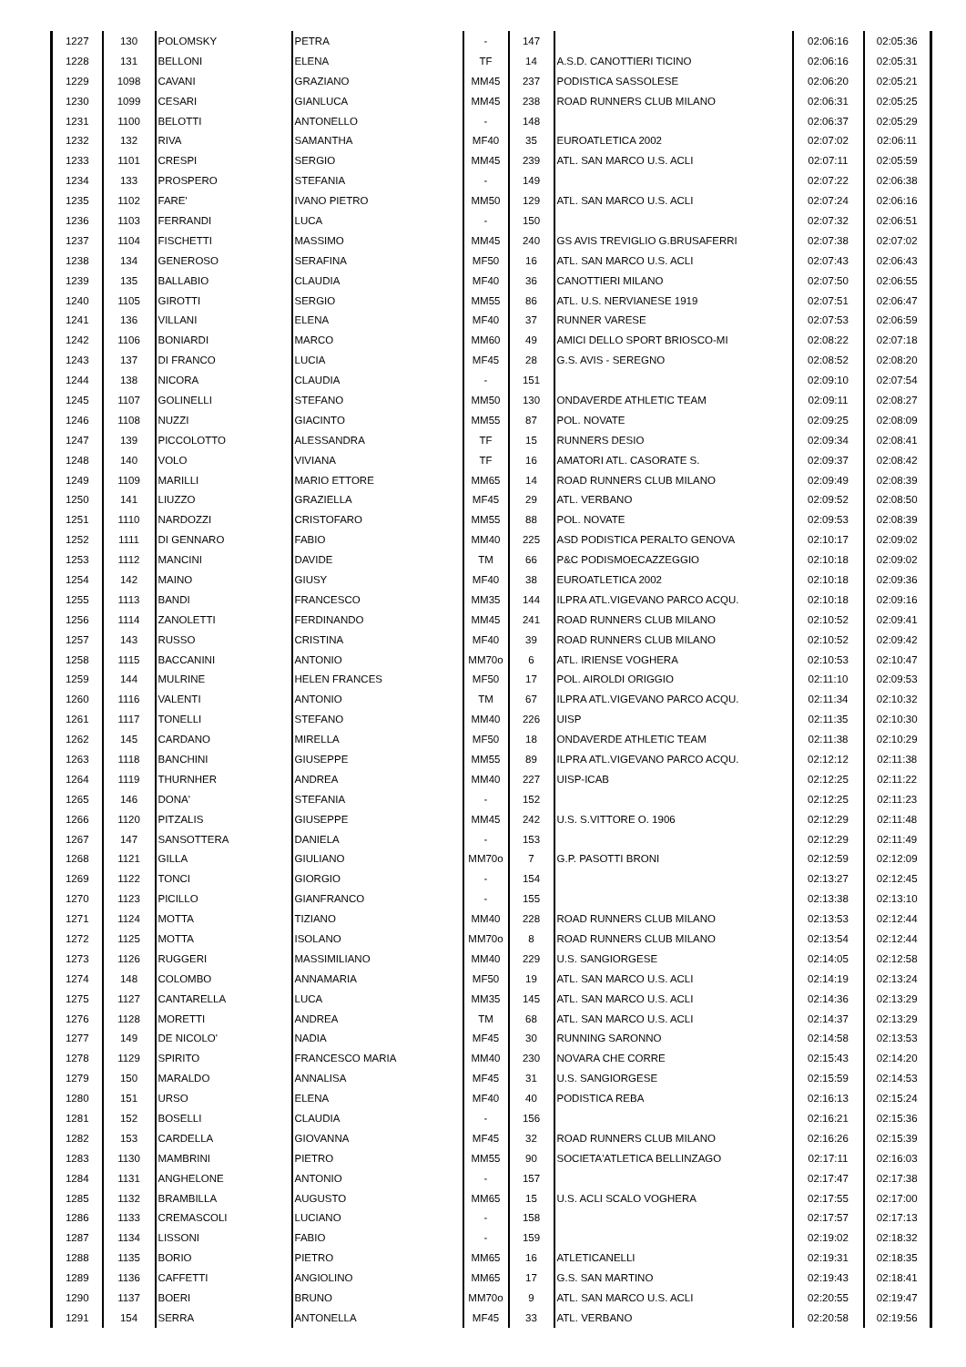| 1227 | 130 | POLOMSKY | PETRA | - | 147 | | 02:06:16 | 02:05:36 |
| 1228 | 131 | BELLONI | ELENA | TF | 14 | A.S.D. CANOTTIERI TICINO | 02:06:16 | 02:05:31 |
| 1229 | 1098 | CAVANI | GRAZIANO | MM45 | 237 | PODISTICA SASSOLESE | 02:06:20 | 02:05:21 |
| 1230 | 1099 | CESARI | GIANLUCA | MM45 | 238 | ROAD RUNNERS CLUB MILANO | 02:06:31 | 02:05:25 |
| 1231 | 1100 | BELOTTI | ANTONELLO | - | 148 | | 02:06:37 | 02:05:29 |
| 1232 | 132 | RIVA | SAMANTHA | MF40 | 35 | EUROATLETICA 2002 | 02:07:02 | 02:06:11 |
| 1233 | 1101 | CRESPI | SERGIO | MM45 | 239 | ATL. SAN MARCO U.S. ACLI | 02:07:11 | 02:05:59 |
| 1234 | 133 | PROSPERO | STEFANIA | - | 149 | | 02:07:22 | 02:06:38 |
| 1235 | 1102 | FARE' | IVANO PIETRO | MM50 | 129 | ATL. SAN MARCO U.S. ACLI | 02:07:24 | 02:06:16 |
| 1236 | 1103 | FERRANDI | LUCA | - | 150 | | 02:07:32 | 02:06:51 |
| 1237 | 1104 | FISCHETTI | MASSIMO | MM45 | 240 | GS AVIS TREVIGLIO G.BRUSAFERRI | 02:07:38 | 02:07:02 |
| 1238 | 134 | GENEROSO | SERAFINA | MF50 | 16 | ATL. SAN MARCO U.S. ACLI | 02:07:43 | 02:06:43 |
| 1239 | 135 | BALLABIO | CLAUDIA | MF40 | 36 | CANOTTIERI MILANO | 02:07:50 | 02:06:55 |
| 1240 | 1105 | GIROTTI | SERGIO | MM55 | 86 | ATL. U.S. NERVIANESE 1919 | 02:07:51 | 02:06:47 |
| 1241 | 136 | VILLANI | ELENA | MF40 | 37 | RUNNER VARESE | 02:07:53 | 02:06:59 |
| 1242 | 1106 | BONIARDI | MARCO | MM60 | 49 | AMICI DELLO SPORT BRIOSCO-MI | 02:08:22 | 02:07:18 |
| 1243 | 137 | DI FRANCO | LUCIA | MF45 | 28 | G.S. AVIS - SEREGNO | 02:08:52 | 02:08:20 |
| 1244 | 138 | NICORA | CLAUDIA | - | 151 | | 02:09:10 | 02:07:54 |
| 1245 | 1107 | GOLINELLI | STEFANO | MM50 | 130 | ONDAVERDE ATHLETIC TEAM | 02:09:11 | 02:08:27 |
| 1246 | 1108 | NUZZI | GIACINTO | MM55 | 87 | POL. NOVATE | 02:09:25 | 02:08:09 |
| 1247 | 139 | PICCOLOTTO | ALESSANDRA | TF | 15 | RUNNERS DESIO | 02:09:34 | 02:08:41 |
| 1248 | 140 | VOLO | VIVIANA | TF | 16 | AMATORI ATL. CASORATE S. | 02:09:37 | 02:08:42 |
| 1249 | 1109 | MARILLI | MARIO ETTORE | MM65 | 14 | ROAD RUNNERS CLUB MILANO | 02:09:49 | 02:08:39 |
| 1250 | 141 | LIUZZO | GRAZIELLA | MF45 | 29 | ATL. VERBANO | 02:09:52 | 02:08:50 |
| 1251 | 1110 | NARDOZZI | CRISTOFARO | MM55 | 88 | POL. NOVATE | 02:09:53 | 02:08:39 |
| 1252 | 1111 | DI GENNARO | FABIO | MM40 | 225 | ASD PODISTICA PERALTO GENOVA | 02:10:17 | 02:09:02 |
| 1253 | 1112 | MANCINI | DAVIDE | TM | 66 | P&C PODISMOECAZZEGGIO | 02:10:18 | 02:09:02 |
| 1254 | 142 | MAINO | GIUSY | MF40 | 38 | EUROATLETICA 2002 | 02:10:18 | 02:09:36 |
| 1255 | 1113 | BANDI | FRANCESCO | MM35 | 144 | ILPRA ATL.VIGEVANO PARCO ACQU. | 02:10:18 | 02:09:16 |
| 1256 | 1114 | ZANOLETTI | FERDINANDO | MM45 | 241 | ROAD RUNNERS CLUB MILANO | 02:10:52 | 02:09:41 |
| 1257 | 143 | RUSSO | CRISTINA | MF40 | 39 | ROAD RUNNERS CLUB MILANO | 02:10:52 | 02:09:42 |
| 1258 | 1115 | BACCANINI | ANTONIO | MM70o | 6 | ATL. IRIENSE VOGHERA | 02:10:53 | 02:10:47 |
| 1259 | 144 | MULRINE | HELEN FRANCES | MF50 | 17 | POL. AIROLDI ORIGGIO | 02:11:10 | 02:09:53 |
| 1260 | 1116 | VALENTI | ANTONIO | TM | 67 | ILPRA ATL.VIGEVANO PARCO ACQU. | 02:11:34 | 02:10:32 |
| 1261 | 1117 | TONELLI | STEFANO | MM40 | 226 | UISP | 02:11:35 | 02:10:30 |
| 1262 | 145 | CARDANO | MIRELLA | MF50 | 18 | ONDAVERDE ATHLETIC TEAM | 02:11:38 | 02:10:29 |
| 1263 | 1118 | BANCHINI | GIUSEPPE | MM55 | 89 | ILPRA ATL.VIGEVANO PARCO ACQU. | 02:12:12 | 02:11:38 |
| 1264 | 1119 | THURNHER | ANDREA | MM40 | 227 | UISP-ICAB | 02:12:25 | 02:11:22 |
| 1265 | 146 | DONA' | STEFANIA | - | 152 | | 02:12:25 | 02:11:23 |
| 1266 | 1120 | PITZALIS | GIUSEPPE | MM45 | 242 | U.S. S.VITTORE O. 1906 | 02:12:29 | 02:11:48 |
| 1267 | 147 | SANSOTTERA | DANIELA | - | 153 | | 02:12:29 | 02:11:49 |
| 1268 | 1121 | GILLA | GIULIANO | MM70o | 7 | G.P. PASOTTI BRONI | 02:12:59 | 02:12:09 |
| 1269 | 1122 | TONCI | GIORGIO | - | 154 | | 02:13:27 | 02:12:45 |
| 1270 | 1123 | PICILLO | GIANFRANCO | - | 155 | | 02:13:38 | 02:13:10 |
| 1271 | 1124 | MOTTA | TIZIANO | MM40 | 228 | ROAD RUNNERS CLUB MILANO | 02:13:53 | 02:12:44 |
| 1272 | 1125 | MOTTA | ISOLANO | MM70o | 8 | ROAD RUNNERS CLUB MILANO | 02:13:54 | 02:12:44 |
| 1273 | 1126 | RUGGERI | MASSIMILIANO | MM40 | 229 | U.S. SANGIORGESE | 02:14:05 | 02:12:58 |
| 1274 | 148 | COLOMBO | ANNAMARIA | MF50 | 19 | ATL. SAN MARCO U.S. ACLI | 02:14:19 | 02:13:24 |
| 1275 | 1127 | CANTARELLA | LUCA | MM35 | 145 | ATL. SAN MARCO U.S. ACLI | 02:14:36 | 02:13:29 |
| 1276 | 1128 | MORETTI | ANDREA | TM | 68 | ATL. SAN MARCO U.S. ACLI | 02:14:37 | 02:13:29 |
| 1277 | 149 | DE NICOLO' | NADIA | MF45 | 30 | RUNNING SARONNO | 02:14:58 | 02:13:53 |
| 1278 | 1129 | SPIRITO | FRANCESCO MARIA | MM40 | 230 | NOVARA CHE CORRE | 02:15:43 | 02:14:20 |
| 1279 | 150 | MARALDO | ANNALISA | MF45 | 31 | U.S. SANGIORGESE | 02:15:59 | 02:14:53 |
| 1280 | 151 | URSO | ELENA | MF40 | 40 | PODISTICA REBA | 02:16:13 | 02:15:24 |
| 1281 | 152 | BOSELLI | CLAUDIA | - | 156 | | 02:16:21 | 02:15:36 |
| 1282 | 153 | CARDELLA | GIOVANNA | MF45 | 32 | ROAD RUNNERS CLUB MILANO | 02:16:26 | 02:15:39 |
| 1283 | 1130 | MAMBRINI | PIETRO | MM55 | 90 | SOCIETA'ATLETICA BELLINZAGO | 02:17:11 | 02:16:03 |
| 1284 | 1131 | ANGHELONE | ANTONIO | - | 157 | | 02:17:47 | 02:17:38 |
| 1285 | 1132 | BRAMBILLA | AUGUSTO | MM65 | 15 | U.S. ACLI SCALO VOGHERA | 02:17:55 | 02:17:00 |
| 1286 | 1133 | CREMASCOLI | LUCIANO | - | 158 | | 02:17:57 | 02:17:13 |
| 1287 | 1134 | LISSONI | FABIO | - | 159 | | 02:19:02 | 02:18:32 |
| 1288 | 1135 | BORIO | PIETRO | MM65 | 16 | ATLETICANELLI | 02:19:31 | 02:18:35 |
| 1289 | 1136 | CAFFETTI | ANGIOLINO | MM65 | 17 | G.S. SAN MARTINO | 02:19:43 | 02:18:41 |
| 1290 | 1137 | BOERI | BRUNO | MM70o | 9 | ATL. SAN MARCO U.S. ACLI | 02:20:55 | 02:19:47 |
| 1291 | 154 | SERRA | ANTONELLA | MF45 | 33 | ATL. VERBANO | 02:20:58 | 02:19:56 |